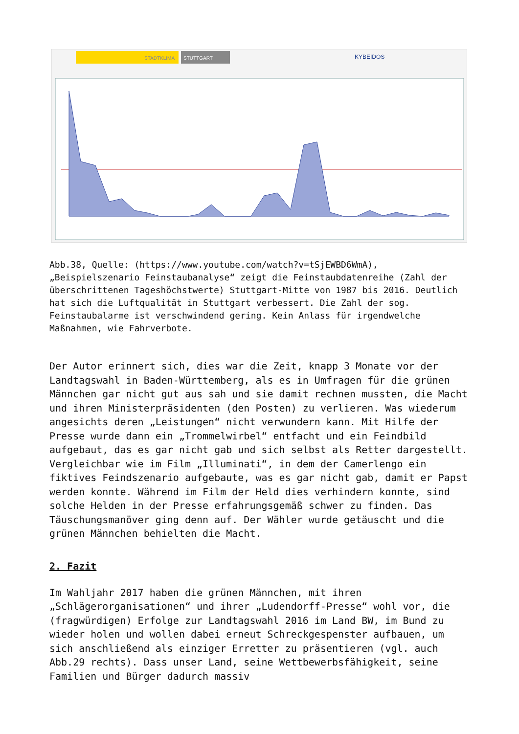STADTKLIMA
STUTTGART
KYBEIDOS
Abb.38, Quelle: (https://www.youtube.com/watch?v=tSjEWBD6WmA), „Beispielszenario Feinstaubanalyse“ zeigt die Feinstaubdatenreihe (Zahl der überschrittenen Tageshöchstwerte) Stuttgart-Mitte von 1987 bis 2016. Deutlich hat sich die Luftqualität in Stuttgart verbessert. Die Zahl der sog. Feinstaubalarme ist verschwindend gering. Kein Anlass für irgendwelche Maßnahmen, wie Fahrverbote.
Der Autor erinnert sich, dies war die Zeit, knapp 3 Monate vor der Landtagswahl in Baden-Württemberg, als es in Umfragen für die grünen Männchen gar nicht gut aus sah und sie damit rechnen mussten, die Macht und ihren Ministerpräsidenten (den Posten) zu verlieren. Was wiederum angesichts deren „Leistungen“ nicht verwundern kann. Mit Hilfe der Presse wurde dann ein „Trommelwirbel“ entfacht und ein Feindbild aufgebaut, das es gar nicht gab und sich selbst als Retter dargestellt. Vergleichbar wie im Film „Illuminati“, in dem der Camerlengo ein fiktives Feindszenario aufgebaute, was es gar nicht gab, damit er Papst werden konnte. Während im Film der Held dies verhindern konnte, sind solche Helden in der Presse erfahrungsgemäß schwer zu finden. Das Täuschungsmanöver ging denn auf. Der Wähler wurde getäuscht und die grünen Männchen behielten die Macht.
2. Fazit
Im Wahljahr 2017 haben die grünen Männchen, mit ihren „Schlägerorganisationen“ und ihrer „Ludendorff-Presse“ wohl vor, die (fragwürdigen) Erfolge zur Landtagswahl 2016 im Land BW, im Bund zu wieder holen und wollen dabei erneut Schreckgespenster aufbauen, um sich anschließend als einziger Erretter zu präsentieren (vgl. auch Abb.29 rechts). Dass unser Land, seine Wettbewerbsfähigkeit, seine Familien und Bürger dadurch massiv